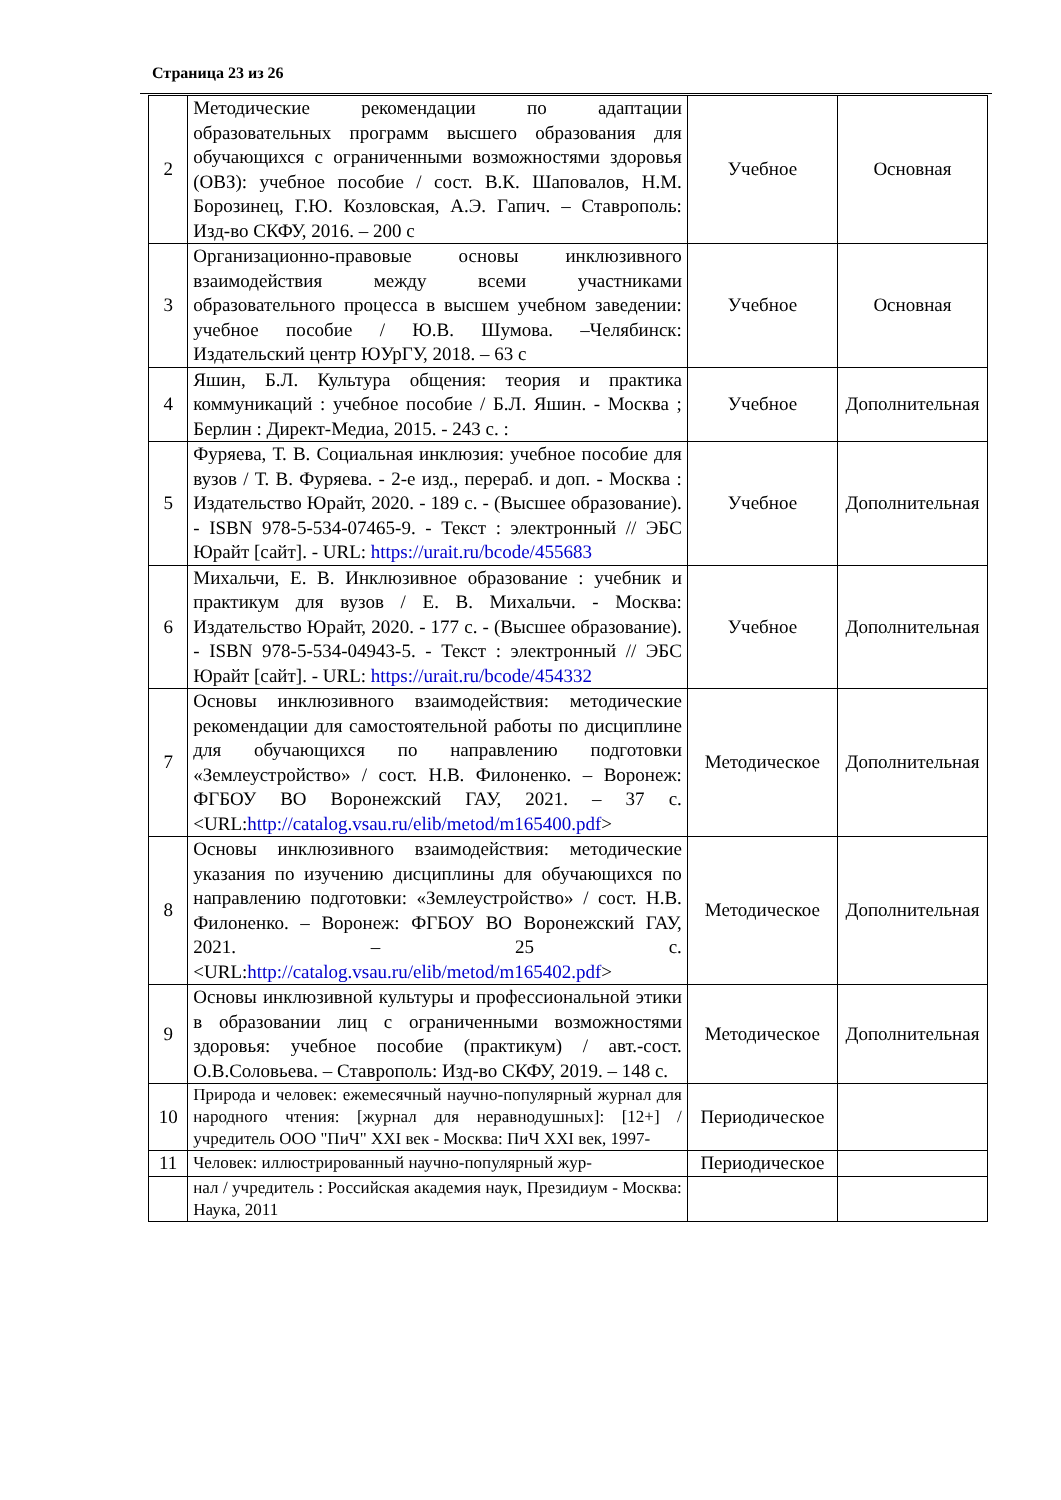Страница 23 из 26
| 2 | Методические рекомендации по адаптации образовательных программ высшего образования для обучающихся с ограниченными возможностями здоровья (ОВЗ): учебное пособие / сост. В.К. Шаповалов, Н.М. Борозинец, Г.Ю. Козловская, А.Э. Гапич. – Ставрополь: Изд-во СКФУ, 2016. – 200 с | Учебное | Основная |
| 3 | Организационно-правовые основы инклюзивного взаимодействия между всеми участниками образовательного процесса в высшем учебном заведении: учебное пособие / Ю.В. Шумова. –Челябинск: Издательский центр ЮУрГУ, 2018. – 63 с | Учебное | Основная |
| 4 | Яшин, Б.Л. Культура общения: теория и практика коммуникаций : учебное пособие / Б.Л. Яшин. - Москва ; Берлин : Директ-Медиа, 2015. - 243 с. : | Учебное | Дополнительная |
| 5 | Фуряева, Т. В. Социальная инклюзия: учебное пособие для вузов / Т. В. Фуряева. - 2-е изд., перераб. и доп. - Москва : Издательство Юрайт, 2020. - 189 с. - (Высшее образование). - ISBN 978-5-534-07465-9. - Текст : электронный // ЭБС Юрайт [сайт]. - URL: https://urait.ru/bcode/455683 | Учебное | Дополнительная |
| 6 | Михальчи, Е. В. Инклюзивное образование : учебник и практикум для вузов / Е. В. Михальчи. - Москва: Издательство Юрайт, 2020. - 177 с. - (Высшее образование). - ISBN 978-5-534-04943-5. - Текст : электронный // ЭБС Юрайт [сайт]. - URL: https://urait.ru/bcode/454332 | Учебное | Дополнительная |
| 7 | Основы инклюзивного взаимодействия: методические рекомендации для самостоятельной работы по дисциплине для обучающихся по направлению подготовки «Землеустройство» / сост. Н.В. Филоненко. – Воронеж: ФГБОУ ВО Воронежский ГАУ, 2021. – 37 с. <URL: http://catalog.vsau.ru/elib/metod/m165400.pdf > | Методическое | Дополнительная |
| 8 | Основы инклюзивного взаимодействия: методические указания по изучению дисциплины для обучающихся по направлению подготовки: «Землеустройство» / сост. Н.В. Филоненко. – Воронеж: ФГБОУ ВО Воронежский ГАУ, 2021. – 25 с. <URL: http://catalog.vsau.ru/elib/metod/m165402.pdf > | Методическое | Дополнительная |
| 9 | Основы инклюзивной культуры и профессиональной этики в образовании лиц с ограниченными возможностями здоровья: учебное пособие (практикум) / авт.-сост. О.В.Соловьева. – Ставрополь: Изд-во СКФУ, 2019. – 148 с. | Методическое | Дополнительная |
| 10 | Природа и человек: ежемесячный научно-популярный журнал для народного чтения: [журнал для неравнодушных]: [12+] / учредитель ООО "ПиЧ" XXI век - Москва: ПиЧ XXI век, 1997- | Периодическое | |
| 11 | Человек: иллюстрированный научно-популярный жур- | Периодическое | |
| | нал / учредитель : Российская академия наук, Президиум - Москва: Наука, 2011 | | |